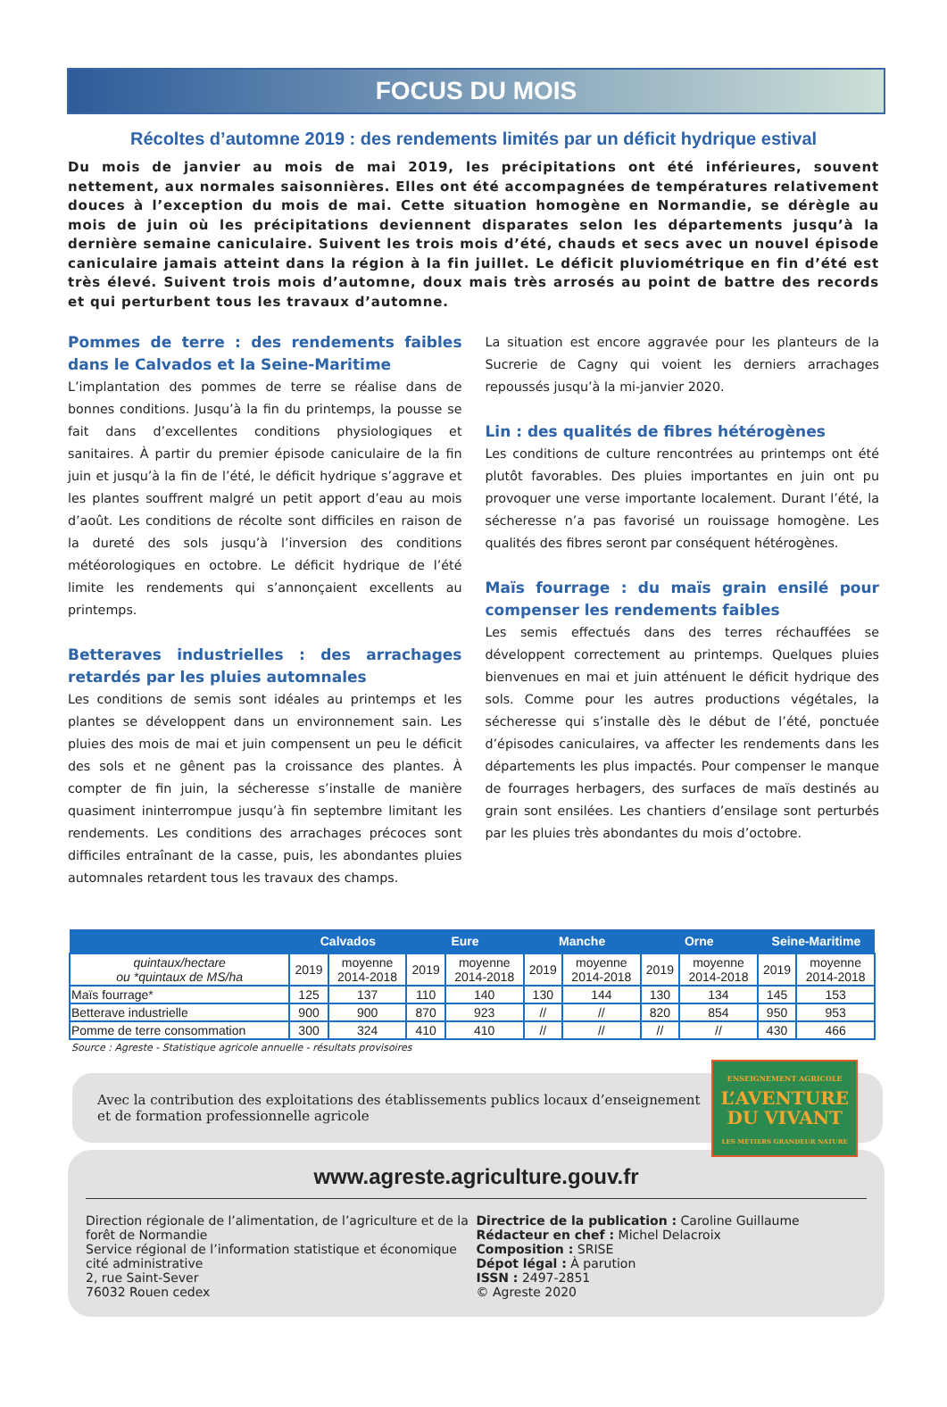FOCUS DU MOIS
Récoltes d’automne 2019 : des rendements limités par un déficit hydrique estival
Du mois de janvier au mois de mai 2019, les précipitations ont été inférieures, souvent nettement, aux normales saisonnières. Elles ont été accompagnées de températures relativement douces à l’exception du mois de mai. Cette situation homogène en Normandie, se dérègle au mois de juin où les précipitations deviennent disparates selon les départements jusqu’à la dernière semaine caniculaire. Suivent les trois mois d’été, chauds et secs avec un nouvel épisode caniculaire jamais atteint dans la région à la fin juillet. Le déficit pluviométrique en fin d’été est très élevé. Suivent trois mois d’automne, doux mais très arrosés au point de battre des records et qui perturbent tous les travaux d’automne.
Pommes de terre : des rendements faibles dans le Calvados et la Seine-Maritime
L’implantation des pommes de terre se réalise dans de bonnes conditions. Jusqu’à la fin du printemps, la pousse se fait dans d’excellentes conditions physiologiques et sanitaires. À partir du premier épisode caniculaire de la fin juin et jusqu’à la fin de l’été, le déficit hydrique s’aggrave et les plantes souffrent malgré un petit apport d’eau au mois d’août. Les conditions de récolte sont difficiles en raison de la dureté des sols jusqu’à l’inversion des conditions météorologiques en octobre. Le déficit hydrique de l’été limite les rendements qui s’annonçaient excellents au printemps.
Betteraves industrielles : des arrachages retardés par les pluies automnales
Les conditions de semis sont idéales au printemps et les plantes se développent dans un environnement sain. Les pluies des mois de mai et juin compensent un peu le déficit des sols et ne gênent pas la croissance des plantes. À compter de fin juin, la sécheresse s’installe de manière quasiment ininterrompue jusqu’à fin septembre limitant les rendements. Les conditions des arrachages précoces sont difficiles entraînant de la casse, puis, les abondantes pluies automnales retardent tous les travaux des champs.
La situation est encore aggravée pour les planteurs de la Sucrerie de Cagny qui voient les derniers arrachages repoussés jusqu’à la mi-janvier 2020.
Lin : des qualités de fibres hétérogènes
Les conditions de culture rencontrées au printemps ont été plutôt favorables. Des pluies importantes en juin ont pu provoquer une verse importante localement. Durant l’été, la sécheresse n’a pas favorisé un rouissage homogène. Les qualités des fibres seront par conséquent hétérogènes.
Maïs fourrage : du maïs grain ensilé pour compenser les rendements faibles
Les semis effectués dans des terres réchauffées se développent correctement au printemps. Quelques pluies bienvenues en mai et juin atténuent le déficit hydrique des sols. Comme pour les autres productions végétales, la sécheresse qui s’installe dès le début de l’été, ponctuée d’épisodes caniculaires, va affecter les rendements dans les départements les plus impactés. Pour compenser le manque de fourrages herbagers, des surfaces de maïs destinés au grain sont ensilées. Les chantiers d’ensilage sont perturbés par les pluies très abondantes du mois d’octobre.
| | Calvados | | Eure | | Manche | | Orne | | Seine-Maritime | |
| --- | --- | --- | --- | --- | --- | --- | --- | --- | --- | --- |
| quintaux/hectare ou *quintaux de MS/ha | 2019 | moyenne 2014-2018 | 2019 | moyenne 2014-2018 | 2019 | moyenne 2014-2018 | 2019 | moyenne 2014-2018 | 2019 | moyenne 2014-2018 |
| Maïs fourrage* | 125 | 137 | 110 | 140 | 130 | 144 | 130 | 134 | 145 | 153 |
| Betterave industrielle | 900 | 900 | 870 | 923 | // | // | 820 | 854 | 950 | 953 |
| Pomme de terre consommation | 300 | 324 | 410 | 410 | // | // | // | // | 430 | 466 |
Source : Agreste - Statistique agricole annuelle - résultats provisoires
Avec la contribution des exploitations des établissements publics locaux d’enseignement
et de formation professionnelle agricole
ENSEIGNEMENT AGRICOLE
L’AVENTURE
DU VIVANT
LES MÉTIERS GRANDEUR NATURE
www.agreste.agriculture.gouv.fr
Direction régionale de l’alimentation, de l’agriculture et de la forêt de Normandie
Service régional de l’information statistique et économique
cité administrative
2, rue Saint-Sever
76032 Rouen cedex
Directrice de la publication : Caroline Guillaume
Rédacteur en chef : Michel Delacroix
Composition : SRISE
Dépot légal : À parution
ISSN : 2497-2851
© Agreste 2020